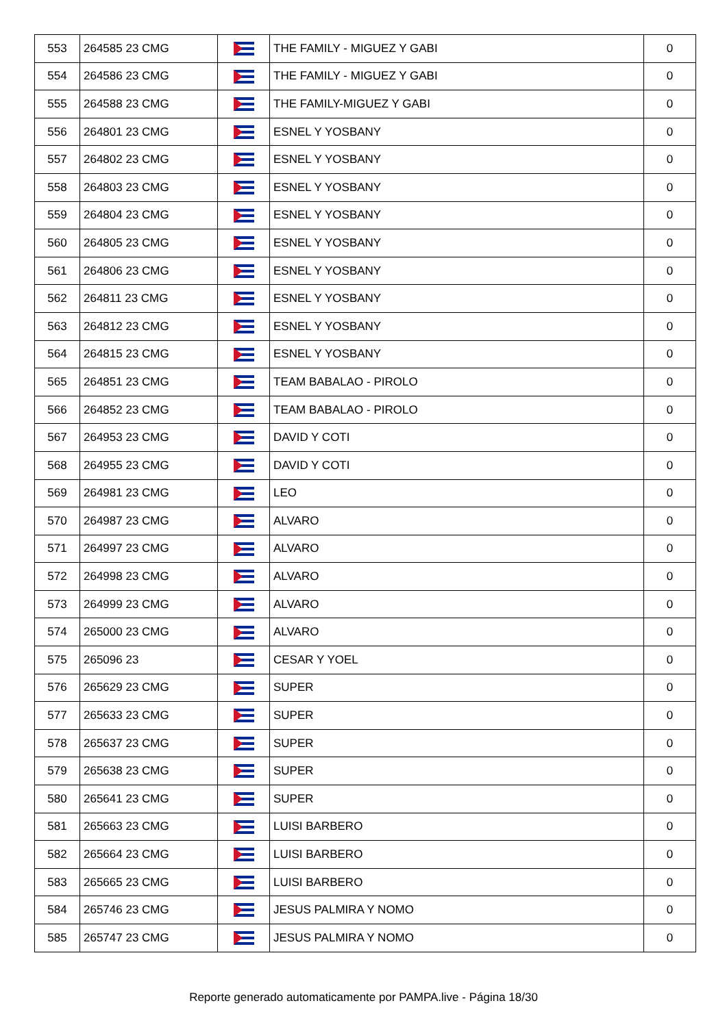| 553 | 264585 23 CMG | | THE FAMILY - MIGUEZ Y GABI | 0 |
| 554 | 264586 23 CMG | | THE FAMILY - MIGUEZ Y GABI | 0 |
| 555 | 264588 23 CMG | | THE FAMILY-MIGUEZ Y GABI | 0 |
| 556 | 264801 23 CMG | | ESNEL Y YOSBANY | 0 |
| 557 | 264802 23 CMG | | ESNEL Y YOSBANY | 0 |
| 558 | 264803 23 CMG | | ESNEL Y YOSBANY | 0 |
| 559 | 264804 23 CMG | | ESNEL Y YOSBANY | 0 |
| 560 | 264805 23 CMG | | ESNEL Y YOSBANY | 0 |
| 561 | 264806 23 CMG | | ESNEL Y YOSBANY | 0 |
| 562 | 264811 23 CMG | | ESNEL Y YOSBANY | 0 |
| 563 | 264812 23 CMG | | ESNEL Y YOSBANY | 0 |
| 564 | 264815 23 CMG | | ESNEL Y YOSBANY | 0 |
| 565 | 264851 23 CMG | | TEAM BABALAO - PIROLO | 0 |
| 566 | 264852 23 CMG | | TEAM BABALAO - PIROLO | 0 |
| 567 | 264953 23 CMG | | DAVID Y COTI | 0 |
| 568 | 264955 23 CMG | | DAVID Y COTI | 0 |
| 569 | 264981 23 CMG | | LEO | 0 |
| 570 | 264987 23 CMG | | ALVARO | 0 |
| 571 | 264997 23 CMG | | ALVARO | 0 |
| 572 | 264998 23 CMG | | ALVARO | 0 |
| 573 | 264999 23 CMG | | ALVARO | 0 |
| 574 | 265000 23 CMG | | ALVARO | 0 |
| 575 | 265096 23 | | CESAR Y YOEL | 0 |
| 576 | 265629 23 CMG | | SUPER | 0 |
| 577 | 265633 23 CMG | | SUPER | 0 |
| 578 | 265637 23 CMG | | SUPER | 0 |
| 579 | 265638 23 CMG | | SUPER | 0 |
| 580 | 265641 23 CMG | | SUPER | 0 |
| 581 | 265663 23 CMG | | LUISI BARBERO | 0 |
| 582 | 265664 23 CMG | | LUISI BARBERO | 0 |
| 583 | 265665 23 CMG | | LUISI BARBERO | 0 |
| 584 | 265746 23 CMG | | JESUS PALMIRA Y NOMO | 0 |
| 585 | 265747 23 CMG | | JESUS PALMIRA Y NOMO | 0 |
Reporte generado automaticamente por PAMPA.live - Página 18/30